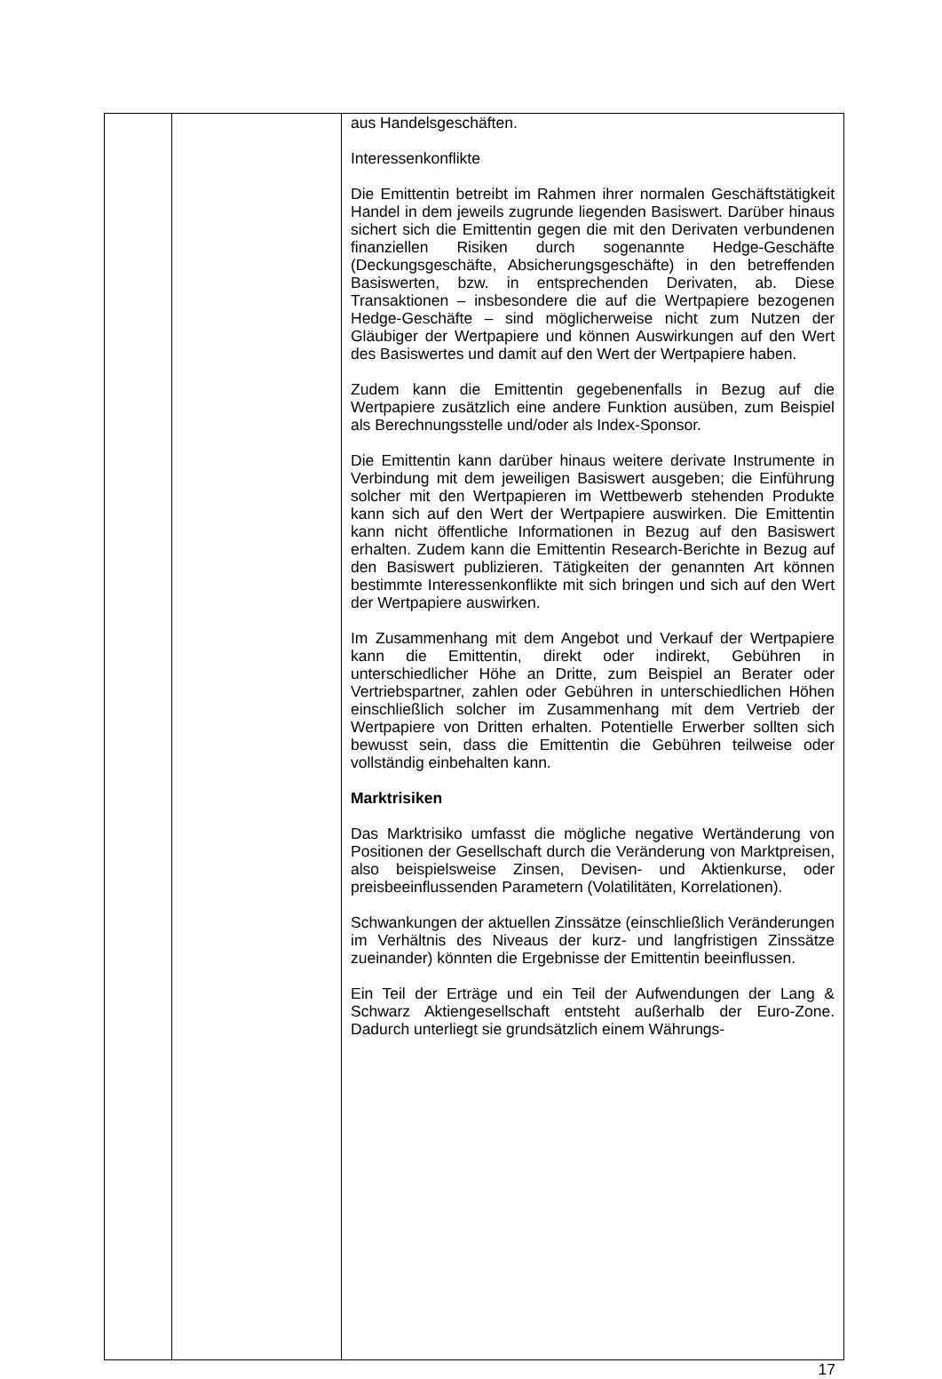| | | aus Handelsgeschäften. Interessenkonflikte Die Emittentin betreibt im Rahmen ihrer normalen Geschäftstätigkeit Handel in dem jeweils zugrunde liegenden Basiswert. Darüber hinaus sichert sich die Emittentin gegen die mit den Derivaten verbundenen finanziellen Risiken durch sogenannte Hedge-Geschäfte (Deckungsgeschäfte, Absicher­ungsgeschäfte) in den betreffenden Basiswerten, bzw. in entsprechenden Derivaten, ab. Diese Transaktionen – insbesondere die auf die Wertpapiere bezogenen Hedge-Ge­schäfte – sind möglicherweise nicht zum Nutzen der Gläubiger der Wertpapiere und können Auswirkungen auf den Wert des Basiswertes und damit auf den Wert der Wertpapiere haben. Zudem kann die Emittentin gegebenenfalls in Bezug auf die Wertpapiere zusätzlich eine andere Funktion ausüben, zum Beispiel als Berechnungsstelle und/oder als Index-Sponsor. Die Emittentin kann darüber hinaus weitere derivate Instrumente in Verbindung mit dem jeweiligen Basiswert ausgeben; die Einführung solcher mit den Wertpapieren im Wettbewerb stehenden Produkte kann sich auf den Wert der Wertpapiere auswirken. Die Emittentin kann nicht öffentliche Informationen in Bezug auf den Basiswert erhalten. Zudem kann die Emittentin Research-Berichte in Bezug auf den Basiswert publizieren. Tätigkeiten der genannten Art können bestimmte Interessenkonflikte mit sich bringen und sich auf den Wert der Wertpapiere auswirken. Im Zusammenhang mit dem Angebot und Verkauf der Wert­papiere kann die Emittentin, direkt oder indirekt, Gebühren in unterschiedlicher Höhe an Dritte, zum Beispiel an Berater oder Vertriebspartner, zahlen oder Gebühren in unterschiedlichen Höhen einschließlich solcher im Zusammenhang mit dem Vertrieb der Wertpapiere von Dritten erhalten. Potentielle Erwerber sollten sich bewusst sein, dass die Emittentin die Gebühren teilweise oder vollständig einbehalten kann. Marktrisiken Das Marktrisiko umfasst die mögliche negative Wertänderung von Positionen der Gesellschaft durch die Veränderung von Marktpreisen, also beispielsweise Zinsen, Devisen- und Aktienkurse, oder preisbeeinflussenden Parametern (Volatilitäten, Korrelationen). Schwankungen der aktuellen Zinssätze (einschließlich Veränderungen im Verhältnis des Niveaus der kurz- und lang­fristigen Zinssätze zueinander) könnten die Ergebnisse der Emittentin beeinflussen. Ein Teil der Erträge und ein Teil der Aufwendungen der Lang & Schwarz Aktiengesellschaft entsteht außerhalb der Euro-Zone. Dadurch unterliegt sie grundsätzlich einem Währungs- |
17